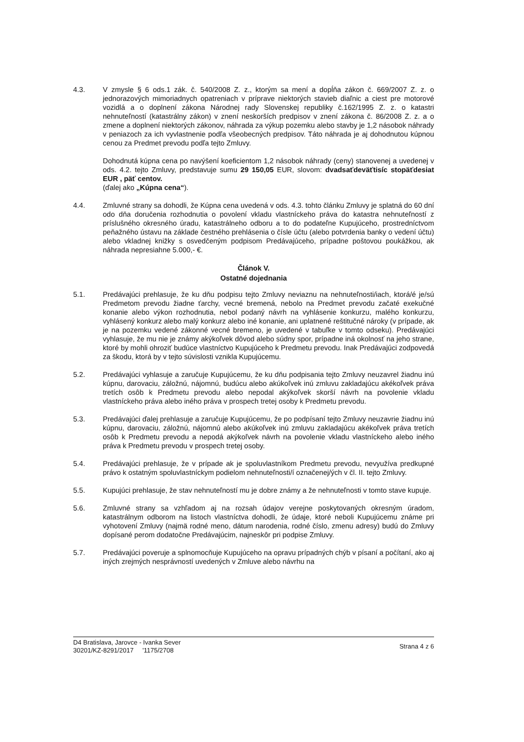4.3. V zmysle § 6 ods.1 zák. č. 540/2008 Z. z., ktorým sa mení a dopĺňa zákon č. 669/2007 Z. z. o jednorazových mimoriadnych opatreniach v príprave niektorých stavieb diaľnic a ciest pre motorové vozidlá a o doplnení zákona Národnej rady Slovenskej republiky č.162/1995 Z. z. o katastri nehnuteľností (katastrálny zákon) v znení neskorších predpisov v znení zákona č. 86/2008 Z. z. a o zmene a doplnení niektorých zákonov, náhrada za výkup pozemku alebo stavby je 1,2 násobok náhrady v peniazoch za ich vyvlastnenie podľa všeobecných predpisov. Táto náhrada je aj dohodnutou kúpnou cenou za Predmet prevodu podľa tejto Zmluvy.
Dohodnutá kúpna cena po navýšení koeficientom 1,2 násobok náhrady (ceny) stanovenej a uvedenej v ods. 4.2. tejto Zmluvy, predstavuje sumu 29 150,05 EUR, slovom: dvadsaťdeväťtisíc stopäťdesiat EUR , päť centov.
(ďalej ako „Kúpna cena“).
4.4. Zmluvné strany sa dohodli, že Kúpna cena uvedená v ods. 4.3. tohto článku Zmluvy je splatná do 60 dní odo dňa doručenia rozhodnutia o povolení vkladu vlastníckeho práva do katastra nehnuteľností z príslušného okresného úradu, katastrálneho odboru a to do podateľne Kupujúceho, prostredníctvom peňažného ústavu na základe čestného prehlásenia o čísle účtu (alebo potvrdenia banky o vedení účtu) alebo vkladnej knižky s osvedčeným podpisom Predávajúceho, prípadne poštovou poukážkou, ak náhrada nepresiahne 5.000,- €.
Článok V.
Ostatné dojednania
5.1. Predávajúci prehlasuje, že ku dňu podpisu tejto Zmluvy neviaznu na nehnuteľnosti/iach, ktorá/é je/sú Predmetom prevodu žiadne ťarchy, vecné bremená, nebolo na Predmet prevodu začaté exekučné konanie alebo výkon rozhodnutia, nebol podaný návrh na vyhlásenie konkurzu, malého konkurzu, vyhlásený konkurz alebo malý konkurz alebo iné konanie, ani uplatnené reštitučné nároky (v prípade, ak je na pozemku vedené zákonné vecné bremeno, je uvedené v tabuľke v tomto odseku). Predávajúci vyhlasuje, že mu nie je známy akýkoľvek dôvod alebo súdny spor, prípadne iná okolnosť na jeho strane, ktoré by mohli ohroziť budúce vlastníctvo Kupujúceho k Predmetu prevodu. Inak Predávajúci zodpovedá za škodu, ktorá by v tejto súvislosti vznikla Kupujúcemu.
5.2. Predávajúci vyhlasuje a zaručuje Kupujúcemu, že ku dňu podpisania tejto Zmluvy neuzavrel žiadnu inú kúpnu, darovaciu, záložnú, nájomnú, budúcu alebo akúkoľvek inú zmluvu zakladajúcu akékoľvek práva tretích osôb k Predmetu prevodu alebo nepodal akýkoľvek skorší návrh na povolenie vkladu vlastníckeho práva alebo iného práva v prospech tretej osoby k Predmetu prevodu.
5.3. Predávajúci ďalej prehlasuje a zaručuje Kupujúcemu, že po podpísaní tejto Zmluvy neuzavrie žiadnu inú kúpnu, darovaciu, záložnú, nájomnú alebo akúkoľvek inú zmluvu zakladajúcu akékoľvek práva tretích osôb k Predmetu prevodu a nepodá akýkoľvek návrh na povolenie vkladu vlastníckeho alebo iného práva k Predmetu prevodu v prospech tretej osoby.
5.4. Predávajúci prehlasuje, že v prípade ak je spoluvlastníkom Predmetu prevodu, nevyužíva predkupné právo k ostatným spoluvlastníckym podielom nehnuteľnosti/í označenej/ých v čl. II. tejto Zmluvy.
5.5. Kupujúci prehlasuje, že stav nehnuteľností mu je dobre známy a že nehnuteľnosti v tomto stave kupuje.
5.6. Zmluvné strany sa vzhľadom aj na rozsah údajov verejne poskytovaných okresným úradom, katastrálnym odborom na listoch vlastníctva dohodli, že údaje, ktoré neboli Kupujúcemu známe pri vyhotovení Zmluvy (najmä rodné meno, dátum narodenia, rodné číslo, zmenu adresy) budú do Zmluvy dopísané perom dodatočne Predávajúcim, najneskôr pri podpise Zmluvy.
5.7. Predávajúci poveruje a splnomocňuje Kupujúceho na opravu prípadných chýb v písaní a počítaní, ako aj iných zrejmých nesprávností uvedených v Zmluve alebo návrhu na
D4 Bratislava, Jarovce - Ivanka Sever
30201/KZ-8291/2017 '1175/2708
Strana 4 z 6